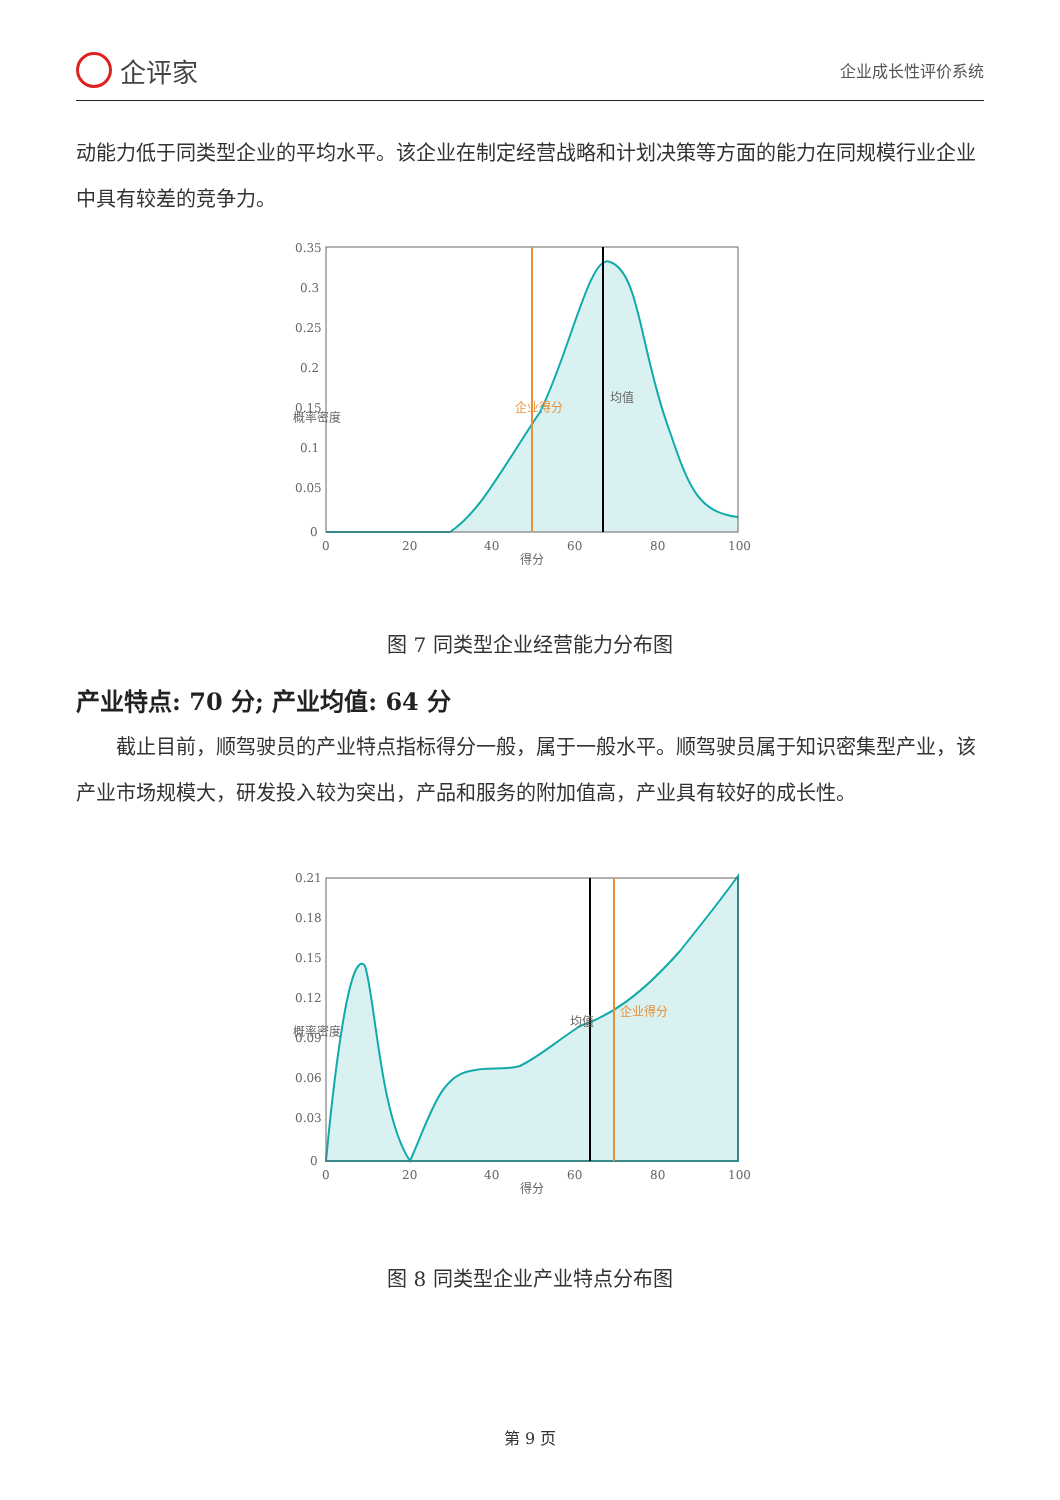企评家
企业成长性评价系统
动能力低于同类型企业的平均水平。该企业在制定经营战略和计划决策等方面的能力在同规模行业企业中具有较差的竞争力。
0.35
0.3
0.25
0.2
0.15
0.1
0.05
0
0
20
40
60
80
100
得分
概率密度
企业得分
均值
图 7 同类型企业经营能力分布图
产业特点: 70 分; 产业均值: 64 分
截止目前，顺驾驶员的产业特点指标得分一般，属于一般水平。顺驾驶员属于知识密集型产业，该产业市场规模大，研发投入较为突出，产品和服务的附加值高，产业具有较好的成长性。
0.21
0.18
0.15
0.12
0.09
0.06
0.03
0
0
20
40
60
80
100
得分
概率密度
均值
企业得分
图 8 同类型企业产业特点分布图
第 9 页